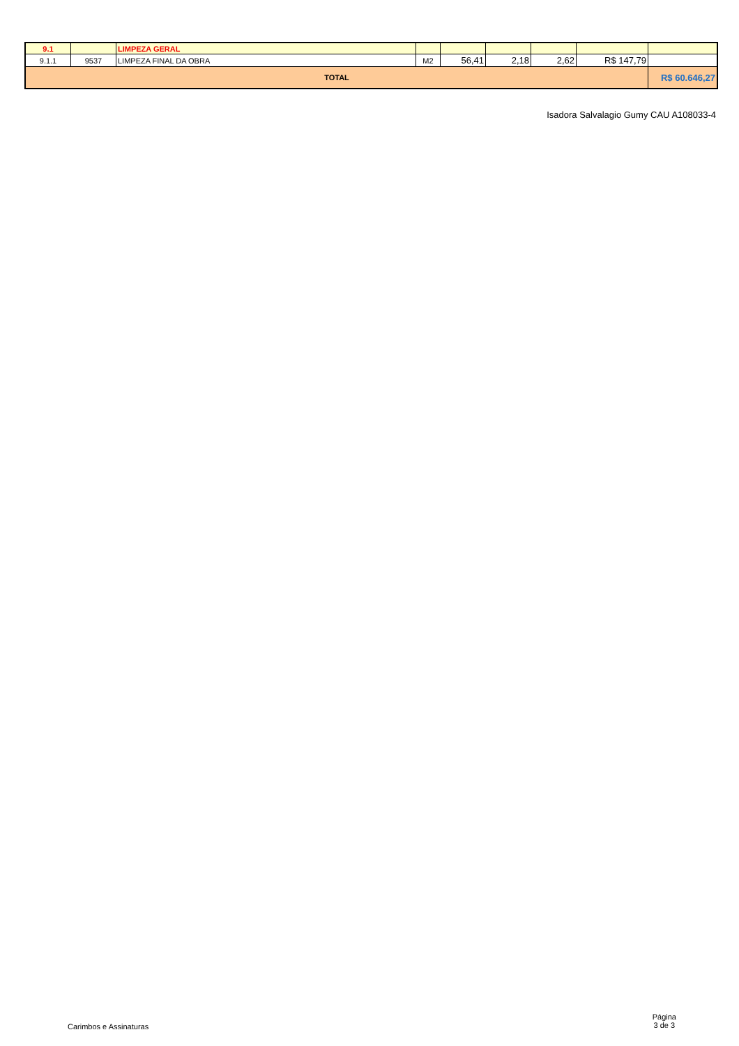| 9.1 | | LIMPEZA GERAL | | | | | | |
| 9.1.1 | 9537 | LIMPEZA FINAL DA OBRA | M2 | 56,41 | 2,18 | 2,62 | R$ 147,79 | |
| TOTAL | | | | | | | | R$ 60.646,27 |
Isadora Salvalagio Gumy CAU A108033-4
Carimbos e Assinaturas
Página
3 de 3